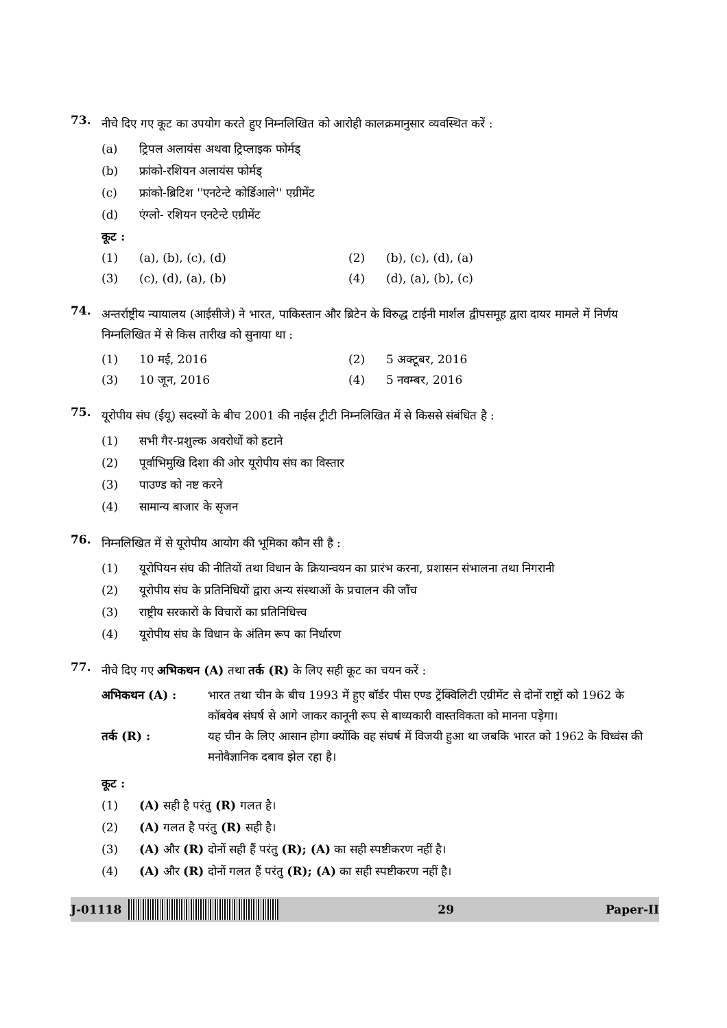73.
नीचे दिए गए कूट का उपयोग करते हुए निम्नलिखित को आरोही कालक्रमानुसार व्यवस्थित करें :
(a) ट्रिपल अलायंस अथवा ट्रिप्लाइक फोर्मड्
(b) फ्रांको-रशियन अलायंस फोर्मड्
(c) फ्रांको-ब्रिटिश ''एनटेन्टे कोर्डिआले'' एग्रीमेंट
(d) एंग्लो- रशियन एनटेन्टे एग्रीमेंट
कूट :
(1) (a), (b), (c), (d) (2) (b), (c), (d), (a)
(3) (c), (d), (a), (b) (4) (d), (a), (b), (c)
74.
अन्तर्राष्ट्रीय न्यायालय (आईसीजे) ने भारत, पाकिस्तान और ब्रिटेन के विरुद्ध टाईनी मार्शल द्वीपसमूह द्वारा दायर मामले में निर्णय निम्नलिखित में से किस तारीख को सुनाया था :
(1) 10 मई, 2016 (2) 5 अक्टूबर, 2016
(3) 10 जून, 2016 (4) 5 नवम्बर, 2016
75.
यूरोपीय संघ (ईयू) सदस्यों के बीच 2001 की नाईस ट्रीटी निम्नलिखित में से किससे संबंधित है :
(1) सभी गैर-प्रशुल्क अवरोधों को हटाने
(2) पूर्वाभिमुखि दिशा की ओर यूरोपीय संघ का विस्तार
(3) पाउण्ड को नष्ट करने
(4) सामान्य बाजार के सृजन
76.
निम्नलिखित में से यूरोपीय आयोग की भूमिका कौन सी है :
(1) यूरोपियन संघ की नीतियों तथा विधान के क्रियान्वयन का प्रारंभ करना, प्रशासन संभालना तथा निगरानी
(2) यूरोपीय संघ के प्रतिनिधियों द्वारा अन्य संस्थाओं के प्रचालन की जाँच
(3) राष्ट्रीय सरकारों के विचारों का प्रतिनिधित्त्व
(4) यूरोपीय संघ के विधान के अंतिम रूप का निर्धारण
77.
नीचे दिए गए अभिकथन (A) तथा तर्क (R) के लिए सही कूट का चयन करें :
अभिकथन (A) : भारत तथा चीन के बीच 1993 में हुए बॉर्डर पीस एण्ड ट्रेंक्विलिटी एग्रीमेंट से दोनों राष्ट्रों को 1962 के कॉबवेब संघर्ष से आगे जाकर कानूनी रूप से बाध्यकारी वास्तविकता को मानना पड़ेगा।
तर्क (R) : यह चीन के लिए आसान होगा क्योंकि वह संघर्ष में विजयी हुआ था जबकि भारत को 1962 के विध्वंस की मनोवैज्ञानिक दबाव झेल रहा है।
कूट :
(1) (A) सही है परंतु (R) गलत है।
(2) (A) गलत है परंतु (R) सही है।
(3) (A) और (R) दोनों सही हैं परंतु (R); (A) का सही स्पष्टीकरण नहीं है।
(4) (A) और (R) दोनों गलत हैं परंतु (R); (A) का सही स्पष्टीकरण नहीं है।
J-01118 29 Paper-II